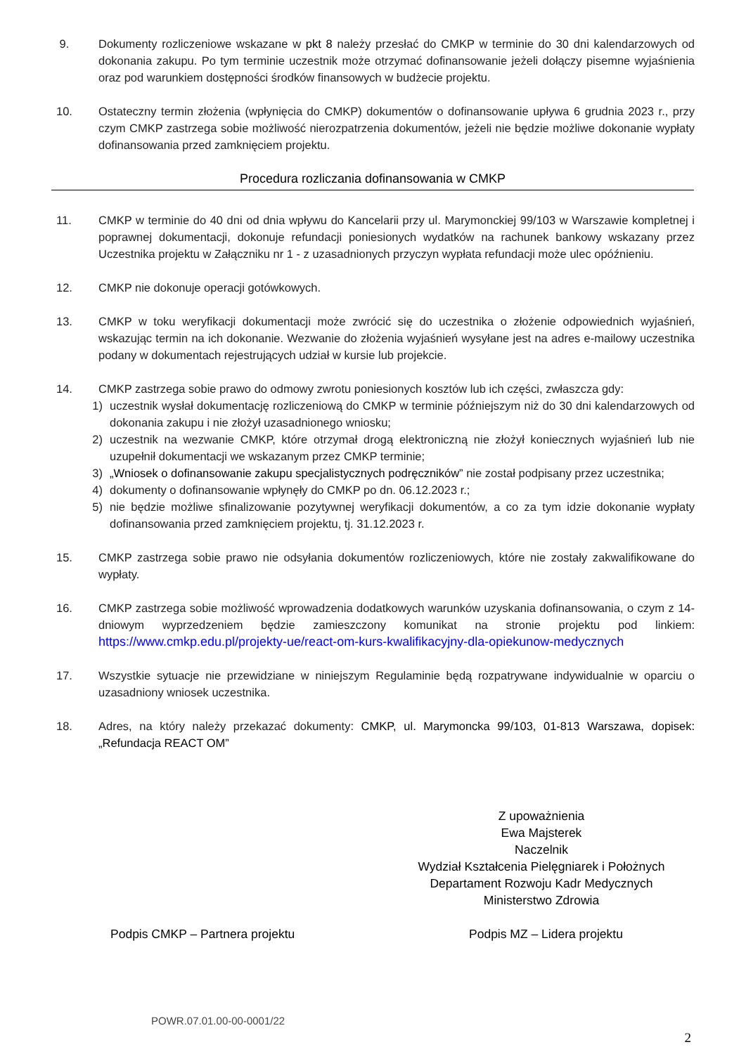9. Dokumenty rozliczeniowe wskazane w pkt 8 należy przesłać do CMKP w terminie do 30 dni kalendarzowych od dokonania zakupu. Po tym terminie uczestnik może otrzymać dofinansowanie jeżeli dołączy pisemne wyjaśnienia oraz pod warunkiem dostępności środków finansowych w budżecie projektu.
10. Ostateczny termin złożenia (wpłynięcia do CMKP) dokumentów o dofinansowanie upływa 6 grudnia 2023 r., przy czym CMKP zastrzega sobie możliwość nierozpatrzenia dokumentów, jeżeli nie będzie możliwe dokonanie wypłaty dofinansowania przed zamknięciem projektu.
Procedura rozliczania dofinansowania w CMKP
11. CMKP w terminie do 40 dni od dnia wpływu do Kancelarii przy ul. Marymonckiej 99/103 w Warszawie kompletnej i poprawnej dokumentacji, dokonuje refundacji poniesionych wydatków na rachunek bankowy wskazany przez Uczestnika projektu w Załączniku nr 1 - z uzasadnionych przyczyn wypłata refundacji może ulec opóźnieniu.
12. CMKP nie dokonuje operacji gotówkowych.
13. CMKP w toku weryfikacji dokumentacji może zwrócić się do uczestnika o złożenie odpowiednich wyjaśnień, wskazując termin na ich dokonanie. Wezwanie do złożenia wyjaśnień wysyłane jest na adres e-mailowy uczestnika podany w dokumentach rejestrujących udział w kursie lub projekcie.
14. CMKP zastrzega sobie prawo do odmowy zwrotu poniesionych kosztów lub ich części, zwłaszcza gdy:
1) uczestnik wysłał dokumentację rozliczeniową do CMKP w terminie późniejszym niż do 30 dni kalendarzowych od dokonania zakupu i nie złożył uzasadnionego wniosku;
2) uczestnik na wezwanie CMKP, które otrzymał drogą elektroniczną nie złożył koniecznych wyjaśnień lub nie uzupełnił dokumentacji we wskazanym przez CMKP terminie;
3) „Wniosek o dofinansowanie zakupu specjalistycznych podręczników” nie został podpisany przez uczestnika;
4) dokumenty o dofinansowanie wpłynęły do CMKP po dn. 06.12.2023 r.;
5) nie będzie możliwe sfinalizowanie pozytywnej weryfikacji dokumentów, a co za tym idzie dokonanie wypłaty dofinansowania przed zamknięciem projektu, tj. 31.12.2023 r.
15. CMKP zastrzega sobie prawo nie odsyłania dokumentów rozliczeniowych, które nie zostały zakwalifikowane do wypłaty.
16. CMKP zastrzega sobie możliwość wprowadzenia dodatkowych warunków uzyskania dofinansowania, o czym z 14-dniowym wyprzedzeniem będzie zamieszczony komunikat na stronie projektu pod linkiem: https://www.cmkp.edu.pl/projekty-ue/react-om-kurs-kwalifikacyjny-dla-opiekunow-medycznych
17. Wszystkie sytuacje nie przewidziane w niniejszym Regulaminie będą rozpatrywane indywidualnie w oparciu o uzasadniony wniosek uczestnika.
18. Adres, na który należy przekazać dokumenty: CMKP, ul. Marymoncka 99/103, 01-813 Warszawa, dopisek: „Refundacja REACT OM”
Z upoważnienia
Ewa Majsterek
Naczelnik
Wydział Kształcenia Pielęgniarek i Położnych
Departament Rozwoju Kadr Medycznych
Ministerstwo Zdrowia
Podpis CMKP – Partnera projektu Podpis MZ – Lidera projektu
POWR.07.01.00-00-0001/22
2